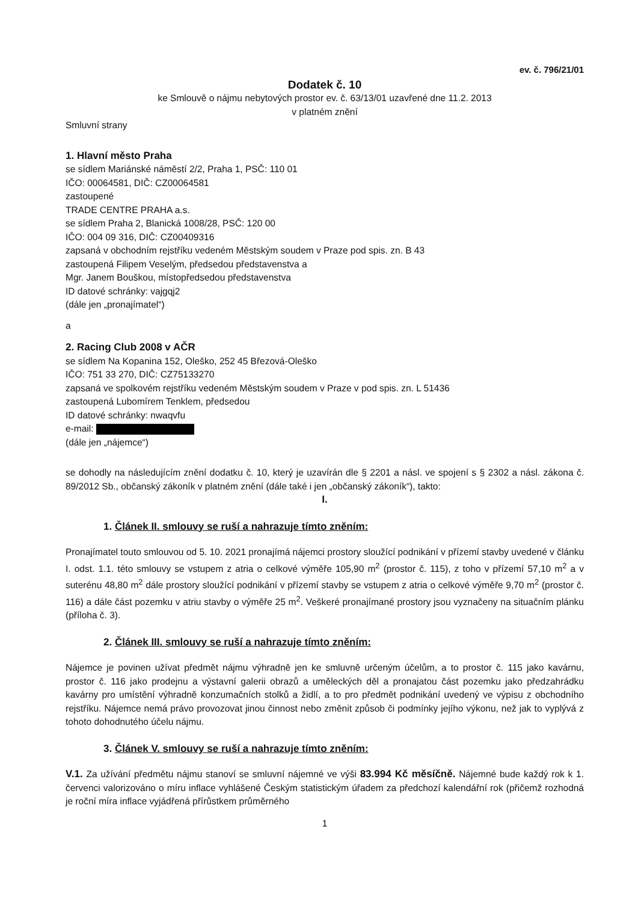ev. č. 796/21/01
Dodatek č. 10
ke Smlouvě o nájmu nebytových prostor ev. č. 63/13/01 uzavřené dne 11.2. 2013
v platném znění
Smluvní strany
1. Hlavní město Praha
se sídlem Mariánské náměstí 2/2, Praha 1, PSČ: 110 01
IČO: 00064581, DIČ: CZ00064581
zastoupené
TRADE CENTRE PRAHA a.s.
se sídlem Praha 2, Blanická 1008/28, PSČ: 120 00
IČO: 004 09 316, DIČ: CZ00409316
zapsaná v obchodním rejstříku vedeném Městským soudem v Praze pod spis. zn. B 43
zastoupená Filipem Veselým, předsedou představenstva a
Mgr. Janem Bouškou, místopředsedou představenstva
ID datové schránky: vajgqj2
(dále jen „pronajímatel“)
a
2. Racing Club 2008 v AČR
se sídlem Na Kopanina 152, Oleško, 252 45 Březová-Oleško
IČO: 751 33 270, DIČ: CZ75133270
zapsaná ve spolkovém rejstříku vedeném Městským soudem v Praze v pod spis. zn. L 51436
zastoupená Lubomírem Tenklem, předsedou
ID datové schránky: nwaqvfu
e-mail:
(dále jen „nájemce“)
se dohodly na následujícím znění dodatku č. 10, který je uzavírán dle § 2201 a násl. ve spojení s § 2302 a násl. zákona č. 89/2012 Sb., občanský zákoník v platném znění (dále také i jen „občanský zákoník“), takto:
I.
1. Článek II. smlouvy se ruší a nahrazuje tímto zněním:
Pronajímatel touto smlouvou od 5. 10. 2021 pronajímá nájemci prostory sloužící podnikání v přízemí stavby uvedené v článku I. odst. 1.1. této smlouvy se vstupem z atria o celkové výměře 105,90 m<sup>2</sup> (prostor č. 115), z toho v přízemí 57,10 m<sup>2</sup> a v suterénu 48,80 m<sup>2</sup> dále prostory sloužící podnikání v přízemí stavby se vstupem z atria o celkové výměře 9,70 m<sup>2</sup> (prostor č. 116) a dále část pozemku v atriu stavby o výměře 25 m<sup>2</sup>. Veškeré pronajímané prostory jsou vyznačeny na situačním plánku (příloha č. 3).
2. Článek III. smlouvy se ruší a nahrazuje tímto zněním:
Nájemce je povinen užívat předmět nájmu výhradně jen ke smluvně určeným účelům, a to prostor č. 115 jako kavárnu, prostor č. 116 jako prodejnu a výstavní galerii obrazů a uměleckých děl a pronajatou část pozemku jako předzahrádku kavárny pro umístění výhradně konzumačních stolků a židlí, a to pro předmět podnikání uvedený ve výpisu z obchodního rejstříku. Nájemce nemá právo provozovat jinou činnost nebo změnit způsob či podmínky jejího výkonu, než jak to vyplývá z tohoto dohodnutého účelu nájmu.
3. Článek V. smlouvy se ruší a nahrazuje tímto zněním:
V.1. Za užívání předmětu nájmu stanoví se smluvní nájemné ve výši 83.994 Kč měsíčně. Nájemné bude každý rok k 1. červenci valorizováno o míru inflace vyhlášené Českým statistickým úřadem za předchozí kalendářní rok (přičemž rozhodná je roční míra inflace vyjádřená přírůstkem průměrného
1